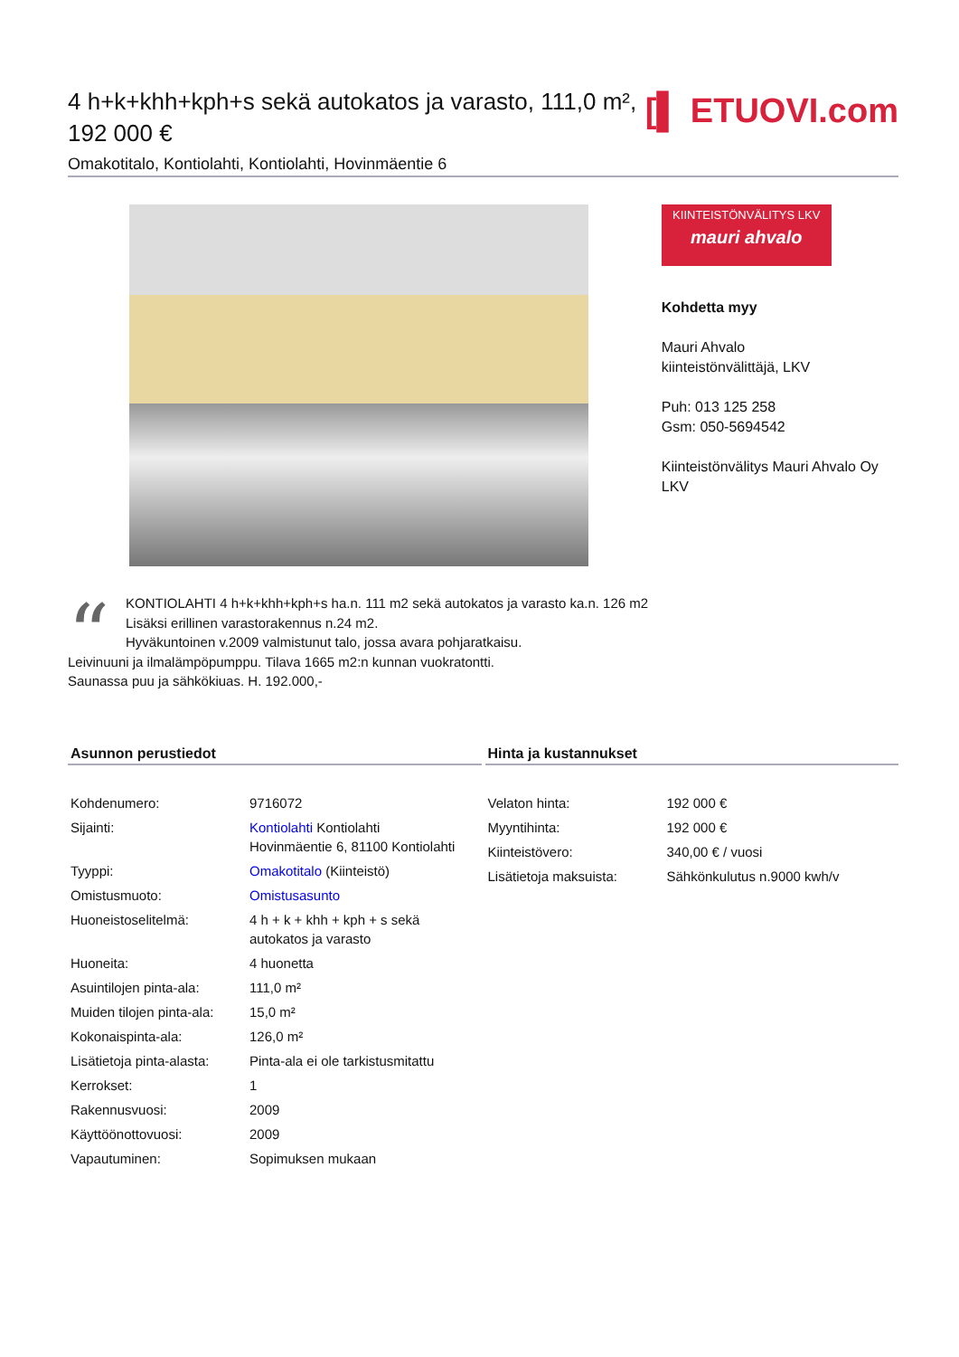4 h+k+khh+kph+s sekä autokatos ja varasto, 111,0 m², 192 000 €
Omakotitalo, Kontiolahti, Kontiolahti, Hovinmäentie 6
[▌ ETUOVI.com
KIINTEISTÖNVÄLITYS LKV
mauri ahvalo
Kohdetta myy
Mauri Ahvalo
kiinteistönvälittäjä, LKV
Puh: 013 125 258
Gsm: 050-5694542
Kiinteistönvälitys Mauri Ahvalo Oy LKV
“KONTIOLAHTI 4 h+k+khh+kph+s ha.n. 111 m2 sekä autokatos ja varasto ka.n. 126 m2
Lisäksi erillinen varastorakennus n.24 m2.
Hyväkuntoinen v.2009 valmistunut talo, jossa avara pohjaratkaisu.
Leivinuuni ja ilmalämpöpumppu. Tilava 1665 m2:n kunnan vuokratontti.
Saunassa puu ja sähkökiuas. H. 192.000,-
Asunnon perustiedot
| Kohdenumero: | 9716072 |
| Sijainti: | Kontiolahti Kontiolahti Hovinmäentie 6, 81100 Kontiolahti |
| Tyyppi: | Omakotitalo (Kiinteistö) |
| Omistusmuoto: | Omistusasunto |
| Huoneistoselitelmä: | 4 h + k + khh + kph + s sekä autokatos ja varasto |
| Huoneita: | 4 huonetta |
| Asuintilojen pinta-ala: | 111,0 m² |
| Muiden tilojen pinta-ala: | 15,0 m² |
| Kokonaispinta-ala: | 126,0 m² |
| Lisätietoja pinta-alasta: | Pinta-ala ei ole tarkistusmitattu |
| Kerrokset: | 1 |
| Rakennusvuosi: | 2009 |
| Käyttöönottovuosi: | 2009 |
| Vapautuminen: | Sopimuksen mukaan |
Hinta ja kustannukset
| Velaton hinta: | 192 000 € |
| Myyntihinta: | 192 000 € |
| Kiinteistövero: | 340,00 € / vuosi |
| Lisätietoja maksuista: | Sähkönkulutus n.9000 kwh/v |